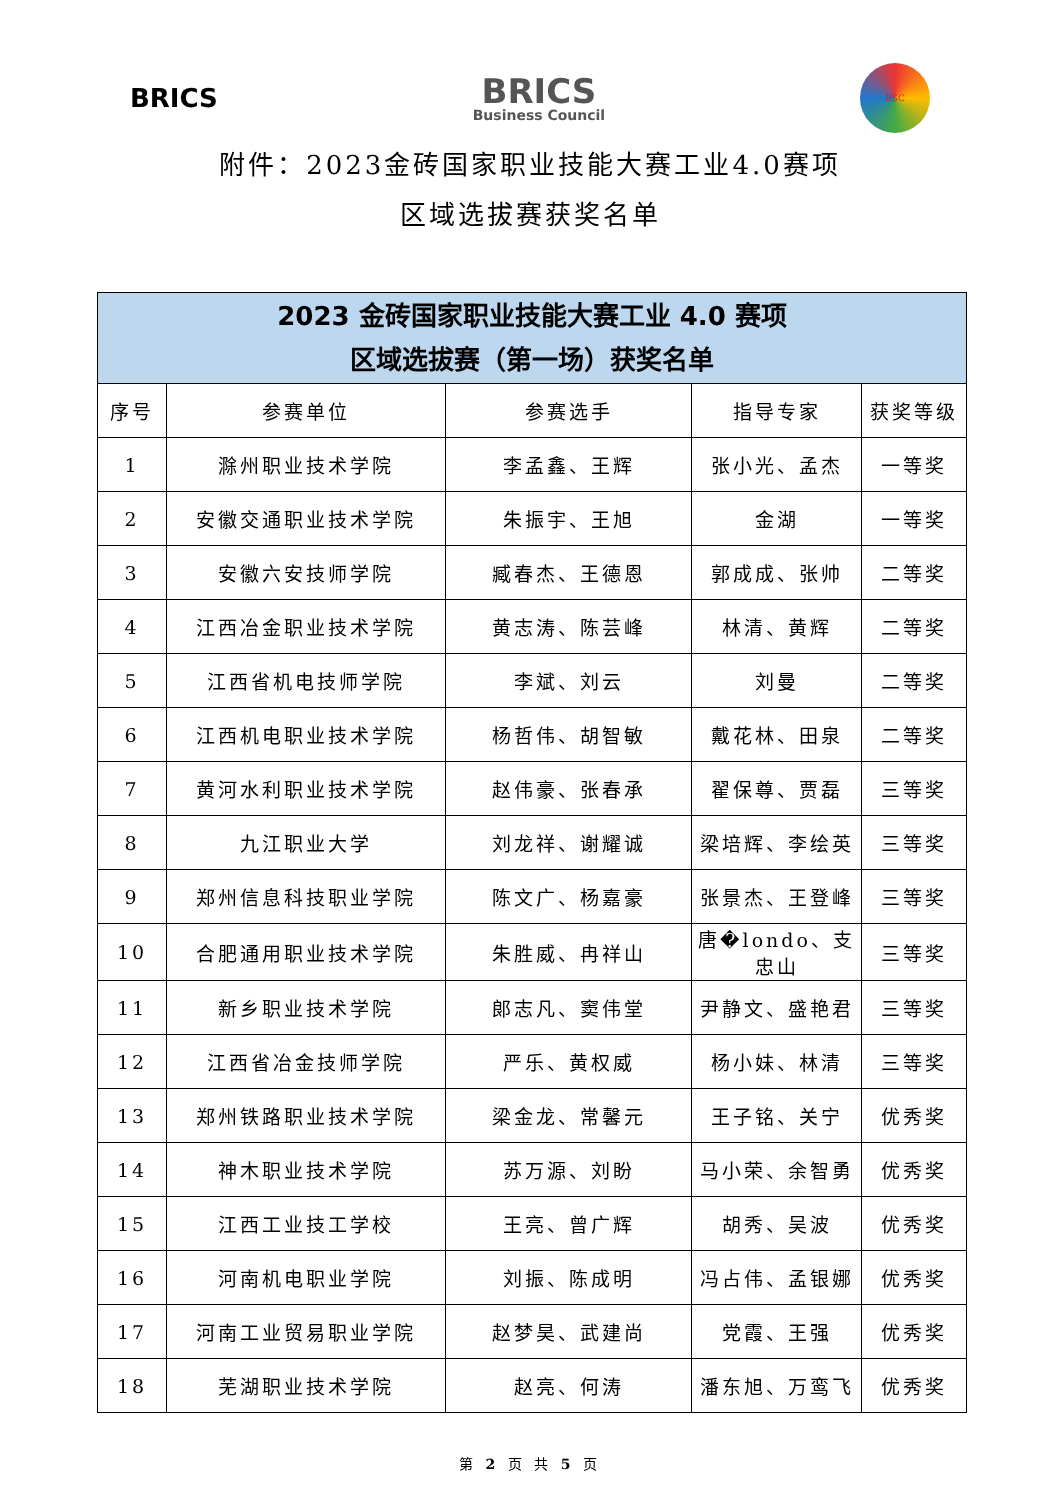BRICS
BRICS
Business Council
BSC
附件：2023金砖国家职业技能大赛工业4.0赛项
区域选拔赛获奖名单
| 2023 金砖国家职业技能大赛工业 4.0 赛项 区域选拔赛（第一场）获奖名单 | | | | |
| --- | --- | --- | --- | --- |
| 序号 | 参赛单位 | 参赛选手 | 指导专家 | 获奖等级 |
| 1 | 滁州职业技术学院 | 李孟鑫、王辉 | 张小光、孟杰 | 一等奖 |
| 2 | 安徽交通职业技术学院 | 朱振宇、王旭 | 金湖 | 一等奖 |
| 3 | 安徽六安技师学院 | 臧春杰、王德恩 | 郭成成、张帅 | 二等奖 |
| 4 | 江西冶金职业技术学院 | 黄志涛、陈芸峰 | 林清、黄辉 | 二等奖 |
| 5 | 江西省机电技师学院 | 李斌、刘云 | 刘曼 | 二等奖 |
| 6 | 江西机电职业技术学院 | 杨哲伟、胡智敏 | 戴花林、田泉 | 二等奖 |
| 7 | 黄河水利职业技术学院 | 赵伟豪、张春承 | 翟保尊、贾磊 | 三等奖 |
| 8 | 九江职业大学 | 刘龙祥、谢耀诚 | 梁培辉、李绘英 | 三等奖 |
| 9 | 郑州信息科技职业学院 | 陈文广、杨嘉豪 | 张景杰、王登峰 | 三等奖 |
| 10 | 合肥通用职业技术学院 | 朱胜威、冉祥山 | 唐�londo、支忠山 | 三等奖 |
| 11 | 新乡职业技术学院 | 郎志凡、窦伟堂 | 尹静文、盛艳君 | 三等奖 |
| 12 | 江西省冶金技师学院 | 严乐、黄权威 | 杨小妹、林清 | 三等奖 |
| 13 | 郑州铁路职业技术学院 | 梁金龙、常馨元 | 王子铭、关宁 | 优秀奖 |
| 14 | 神木职业技术学院 | 苏万源、刘盼 | 马小荣、余智勇 | 优秀奖 |
| 15 | 江西工业技工学校 | 王亮、曾广辉 | 胡秀、吴波 | 优秀奖 |
| 16 | 河南机电职业学院 | 刘振、陈成明 | 冯占伟、孟银娜 | 优秀奖 |
| 17 | 河南工业贸易职业学院 | 赵梦昊、武建尚 | 党霞、王强 | 优秀奖 |
| 18 | 芜湖职业技术学院 | 赵亮、何涛 | 潘东旭、万鸾飞 | 优秀奖 |
第 2 页 共 5 页